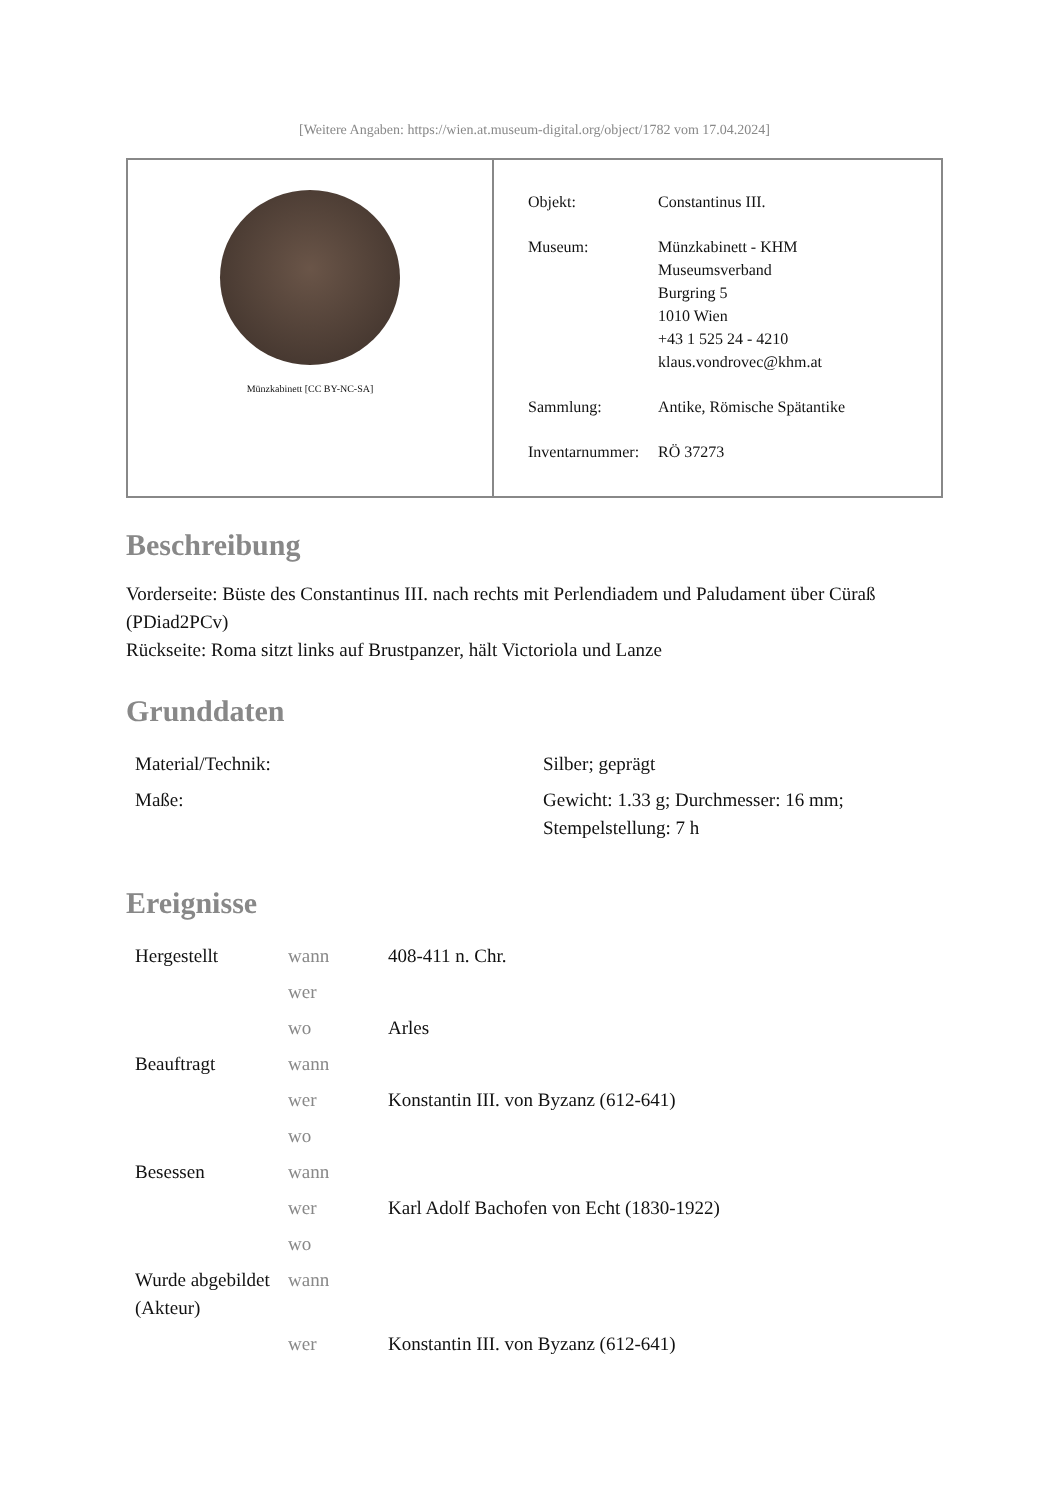[Weitere Angaben: https://wien.at.museum-digital.org/object/1782 vom 17.04.2024]
Münzkabinett [CC BY-NC-SA]
| Objekt: | Constantinus III. |
| Museum: | Münzkabinett - KHM Museumsverband Burgring 5 1010 Wien +43 1 525 24 - 4210 klaus.vondrovec@khm.at |
| Sammlung: | Antike, Römische Spätantike |
| Inventarnummer: | RÖ 37273 |
Beschreibung
Vorderseite: Büste des Constantinus III. nach rechts mit Perlendiadem und Paludament über Cüraß (PDiad2PCv)
Rückseite: Roma sitzt links auf Brustpanzer, hält Victoriola und Lanze
Grunddaten
| Material/Technik: | Silber; geprägt |
| Maße: | Gewicht: 1.33 g; Durchmesser: 16 mm; Stempelstellung: 7 h |
Ereignisse
| Hergestellt | wann | 408-411 n. Chr. |
| | wer | |
| | wo | Arles |
| Beauftragt | wann | |
| | wer | Konstantin III. von Byzanz (612-641) |
| | wo | |
| Besessen | wann | |
| | wer | Karl Adolf Bachofen von Echt (1830-1922) |
| | wo | |
| Wurde abgebildet (Akteur) | wann | |
| | wer | Konstantin III. von Byzanz (612-641) |